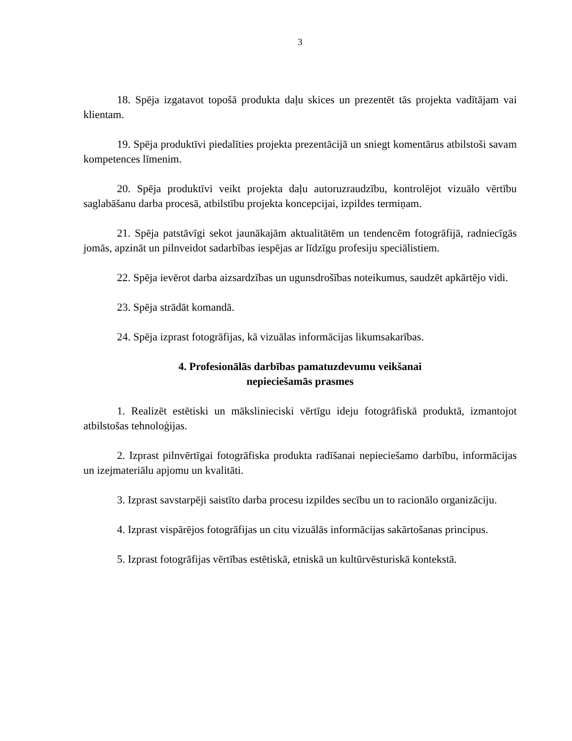3
18. Spēja izgatavot topošā produkta daļu skices un prezentēt tās projekta vadītājam vai klientam.
19. Spēja produktīvi piedalīties projekta prezentācijā un sniegt komentārus atbilstoši savam kompetences līmenim.
20. Spēja produktīvi veikt projekta daļu autoruzraudzību, kontrolējot vizuālo vērtību saglabāšanu darba procesā, atbilstību projekta koncepcijai, izpildes termiņam.
21. Spēja patstāvīgi sekot jaunākajām aktualitātēm un tendencēm fotogrāfijā, radniecīgās jomās, apzināt un pilnveidot sadarbības iespējas ar līdzīgu profesiju speciālistiem.
22. Spēja ievērot darba aizsardzības un ugunsdrošības noteikumus, saudzēt apkārtējo vidi.
23. Spēja strādāt komandā.
24. Spēja izprast fotogrāfijas, kā vizuālas informācijas likumsakarības.
4. Profesionālās darbības pamatuzdevumu veikšanai
nepieciešamās prasmes
1. Realizēt estētiski un mākslinieciski vērtīgu ideju fotogrāfiskā produktā, izmantojot atbilstošas tehnoloģijas.
2. Izprast pilnvērtīgai fotogrāfiska produkta radīšanai nepieciešamo darbību, informācijas un izejmateriālu apjomu un kvalitāti.
3. Izprast savstarpēji saistīto darba procesu izpildes secību un to racionālo organizāciju.
4. Izprast vispārējos fotogrāfijas un citu vizuālās informācijas sakārtošanas principus.
5. Izprast fotogrāfijas vērtības estētiskā, etniskā un kultūrvēsturiskā kontekstā.